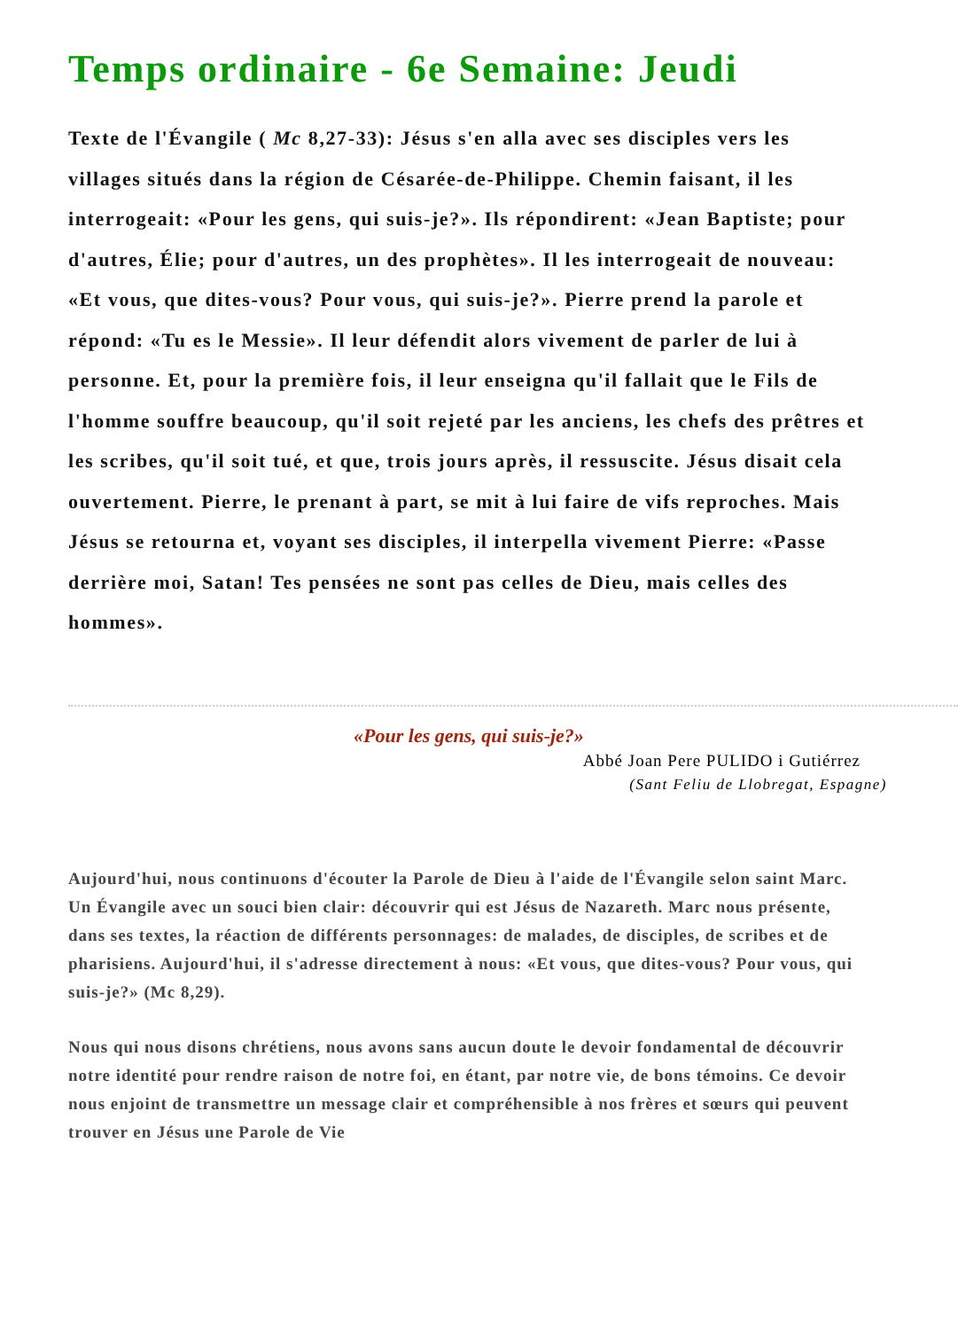Temps ordinaire - 6e Semaine: Jeudi
Texte de l'Évangile ( Mc 8,27-33): Jésus s'en alla avec ses disciples vers les villages situés dans la région de Césarée-de-Philippe. Chemin faisant, il les interrogeait: «Pour les gens, qui suis-je?». Ils répondirent: «Jean Baptiste; pour d'autres, Élie; pour d'autres, un des prophètes». Il les interrogeait de nouveau: «Et vous, que dites-vous? Pour vous, qui suis-je?». Pierre prend la parole et répond: «Tu es le Messie». Il leur défendit alors vivement de parler de lui à personne. Et, pour la première fois, il leur enseigna qu'il fallait que le Fils de l'homme souffre beaucoup, qu'il soit rejeté par les anciens, les chefs des prêtres et les scribes, qu'il soit tué, et que, trois jours après, il ressuscite. Jésus disait cela ouvertement. Pierre, le prenant à part, se mit à lui faire de vifs reproches. Mais Jésus se retourna et, voyant ses disciples, il interpella vivement Pierre: «Passe derrière moi, Satan! Tes pensées ne sont pas celles de Dieu, mais celles des hommes».
«Pour les gens, qui suis-je?»
Abbé Joan Pere PULIDO i Gutiérrez
(Sant Feliu de Llobregat, Espagne)
Aujourd'hui, nous continuons d'écouter la Parole de Dieu à l'aide de l'Évangile selon saint Marc. Un Évangile avec un souci bien clair: découvrir qui est Jésus de Nazareth. Marc nous présente, dans ses textes, la réaction de différents personnages: de malades, de disciples, de scribes et de pharisiens. Aujourd'hui, il s'adresse directement à nous: «Et vous, que dites-vous? Pour vous, qui suis-je?» (Mc 8,29).
Nous qui nous disons chrétiens, nous avons sans aucun doute le devoir fondamental de découvrir notre identité pour rendre raison de notre foi, en étant, par notre vie, de bons témoins. Ce devoir nous enjoint de transmettre un message clair et compréhensible à nos frères et sœurs qui peuvent trouver en Jésus une Parole de Vie